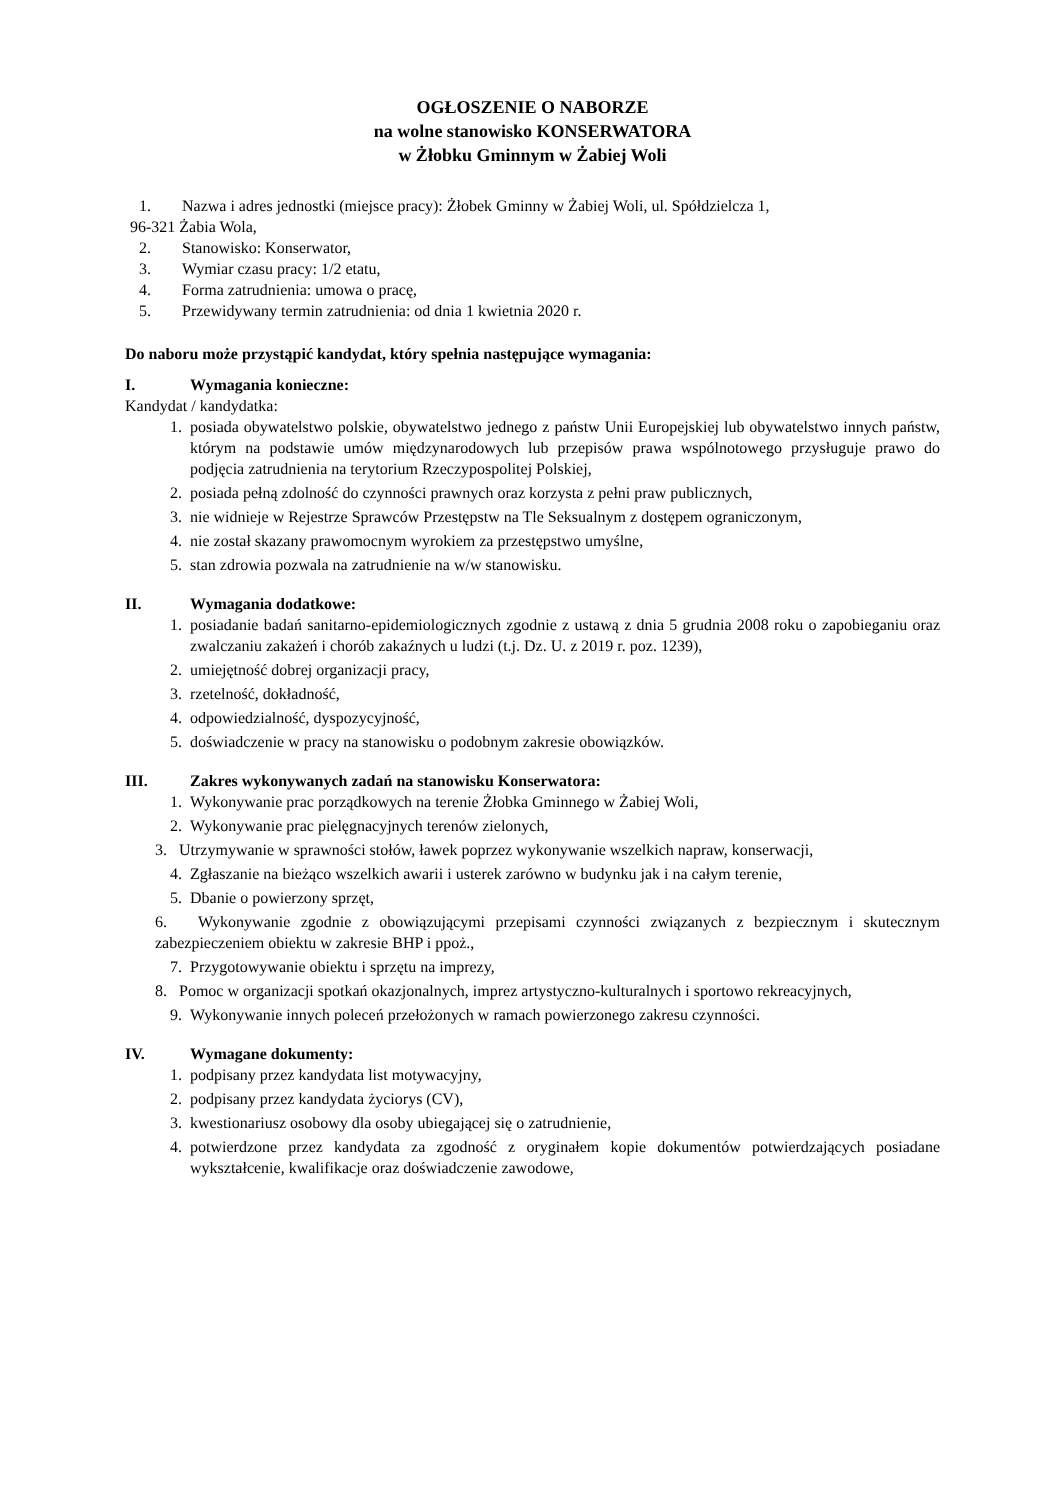OGŁOSZENIE O NABORZE
na wolne stanowisko KONSERWATORA
w Żłobku Gminnym w Żabiej Woli
1. Nazwa i adres jednostki (miejsce pracy): Żłobek Gminny w Żabiej Woli, ul. Spółdzielcza 1,
96-321 Żabia Wola,
2. Stanowisko: Konserwator,
3. Wymiar czasu pracy: 1/2 etatu,
4. Forma zatrudnienia: umowa o pracę,
5. Przewidywany termin zatrudnienia: od dnia 1 kwietnia 2020 r.
Do naboru może przystąpić kandydat, który spełnia następujące wymagania:
I. Wymagania konieczne:
Kandydat / kandydatka:
1. posiada obywatelstwo polskie, obywatelstwo jednego z państw Unii Europejskiej lub obywatelstwo innych państw, którym na podstawie umów międzynarodowych lub przepisów prawa wspólnotowego przysługuje prawo do podjęcia zatrudnienia na terytorium Rzeczypospolitej Polskiej,
2. posiada pełną zdolność do czynności prawnych oraz korzysta z pełni praw publicznych,
3. nie widnieje w Rejestrze Sprawców Przestępstw na Tle Seksualnym z dostępem ograniczonym,
4. nie został skazany prawomocnym wyrokiem za przestępstwo umyślne,
5. stan zdrowia pozwala na zatrudnienie na w/w stanowisku.
II. Wymagania dodatkowe:
1. posiadanie badań sanitarno-epidemiologicznych zgodnie z ustawą z dnia 5 grudnia 2008 roku o zapobieganiu oraz zwalczaniu zakażeń i chorób zakaźnych u ludzi (t.j. Dz. U. z 2019 r. poz. 1239),
2. umiejętność dobrej organizacji pracy,
3. rzetelność, dokładność,
4. odpowiedzialność, dyspozycyjność,
5. doświadczenie w pracy na stanowisku o podobnym zakresie obowiązków.
III. Zakres wykonywanych zadań na stanowisku Konserwatora:
1. Wykonywanie prac porządkowych na terenie Żłobka Gminnego w Żabiej Woli,
2. Wykonywanie prac pielęgnacyjnych terenów zielonych,
3. Utrzymywanie w sprawności stołów, ławek poprzez wykonywanie wszelkich napraw, konserwacji,
4. Zgłaszanie na bieżąco wszelkich awarii i usterek zarówno w budynku jak i na całym terenie,
5. Dbanie o powierzony sprzęt,
6. Wykonywanie zgodnie z obowiązującymi przepisami czynności związanych z bezpiecznym i skutecznym zabezpieczeniem obiektu w zakresie BHP i ppoż.,
7. Przygotowywanie obiektu i sprzętu na imprezy,
8. Pomoc w organizacji spotkań okazjonalnych, imprez artystyczno-kulturalnych i sportowo rekreacyjnych,
9. Wykonywanie innych poleceń przełożonych w ramach powierzonego zakresu czynności.
IV. Wymagane dokumenty:
1. podpisany przez kandydata list motywacyjny,
2. podpisany przez kandydata życiorys (CV),
3. kwestionariusz osobowy dla osoby ubiegającej się o zatrudnienie,
4. potwierdzone przez kandydata za zgodność z oryginałem kopie dokumentów potwierdzających posiadane wykształcenie, kwalifikacje oraz doświadczenie zawodowe,